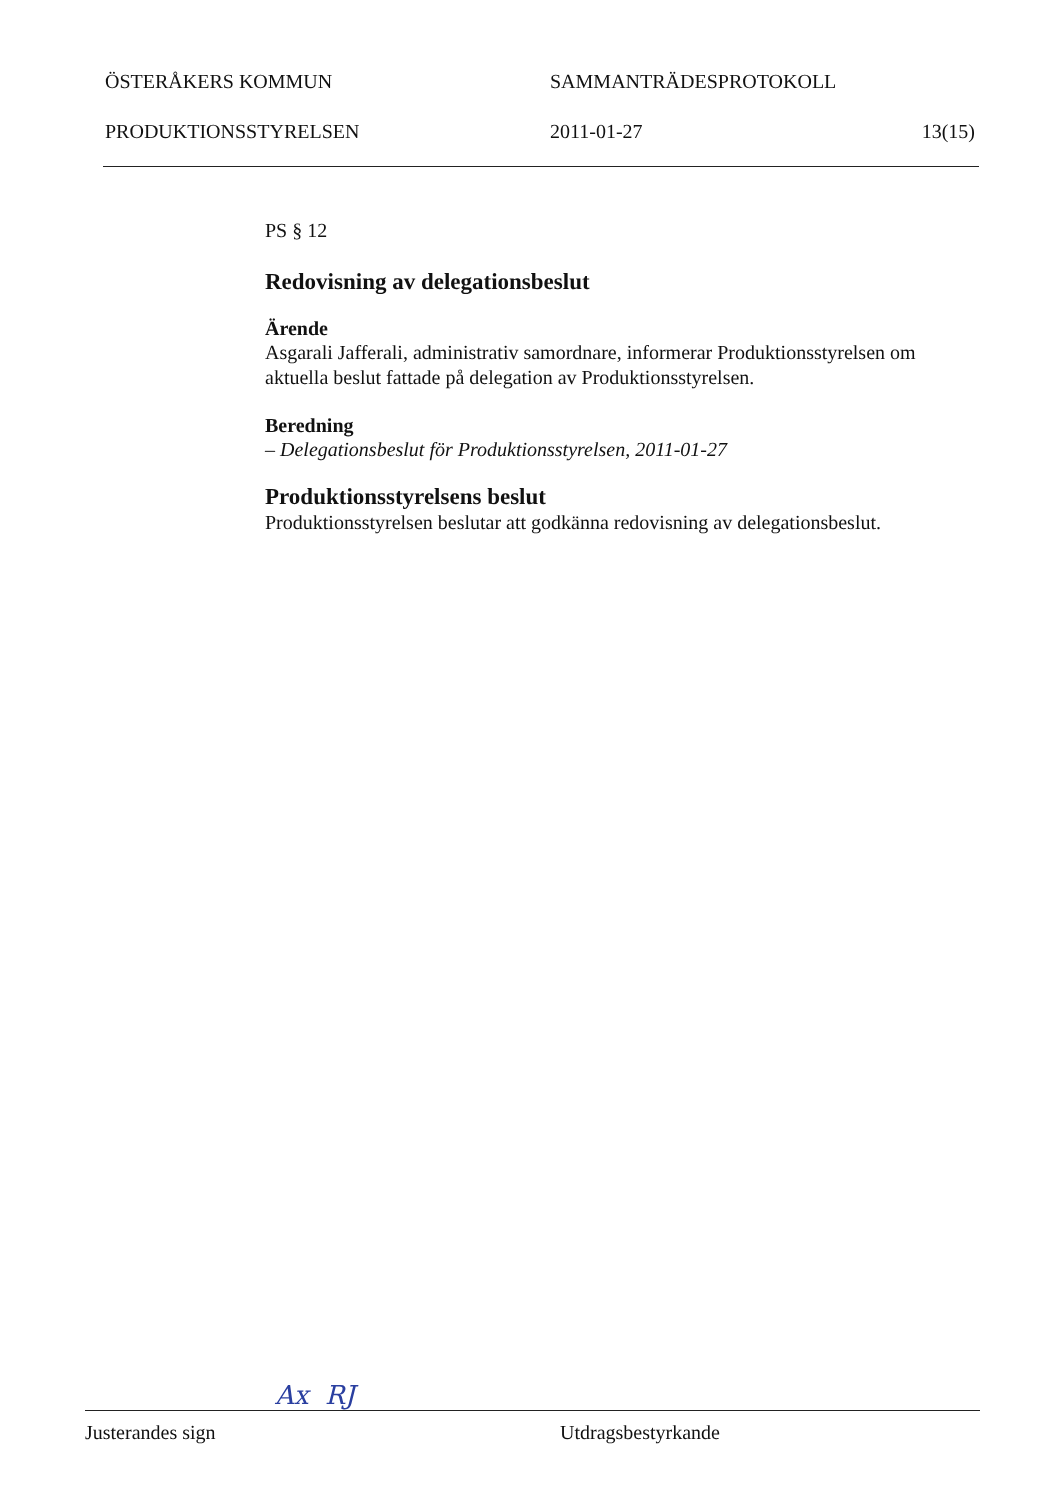ÖSTERÅKERS KOMMUN SAMMANTRÄDESPROTOKOLL
PRODUKTIONSSTYRELSEN 2011-01-27 13(15)
PS § 12
Redovisning av delegationsbeslut
Ärende
Asgarali Jafferali, administrativ samordnare, informerar Produktionsstyrelsen om aktuella beslut fattade på delegation av Produktionsstyrelsen.
Beredning
– Delegationsbeslut för Produktionsstyrelsen, 2011-01-27
Produktionsstyrelsens beslut
Produktionsstyrelsen beslutar att godkänna redovisning av delegationsbeslut.
Ax RJ
Justerandes sign Utdragsbestyrkande